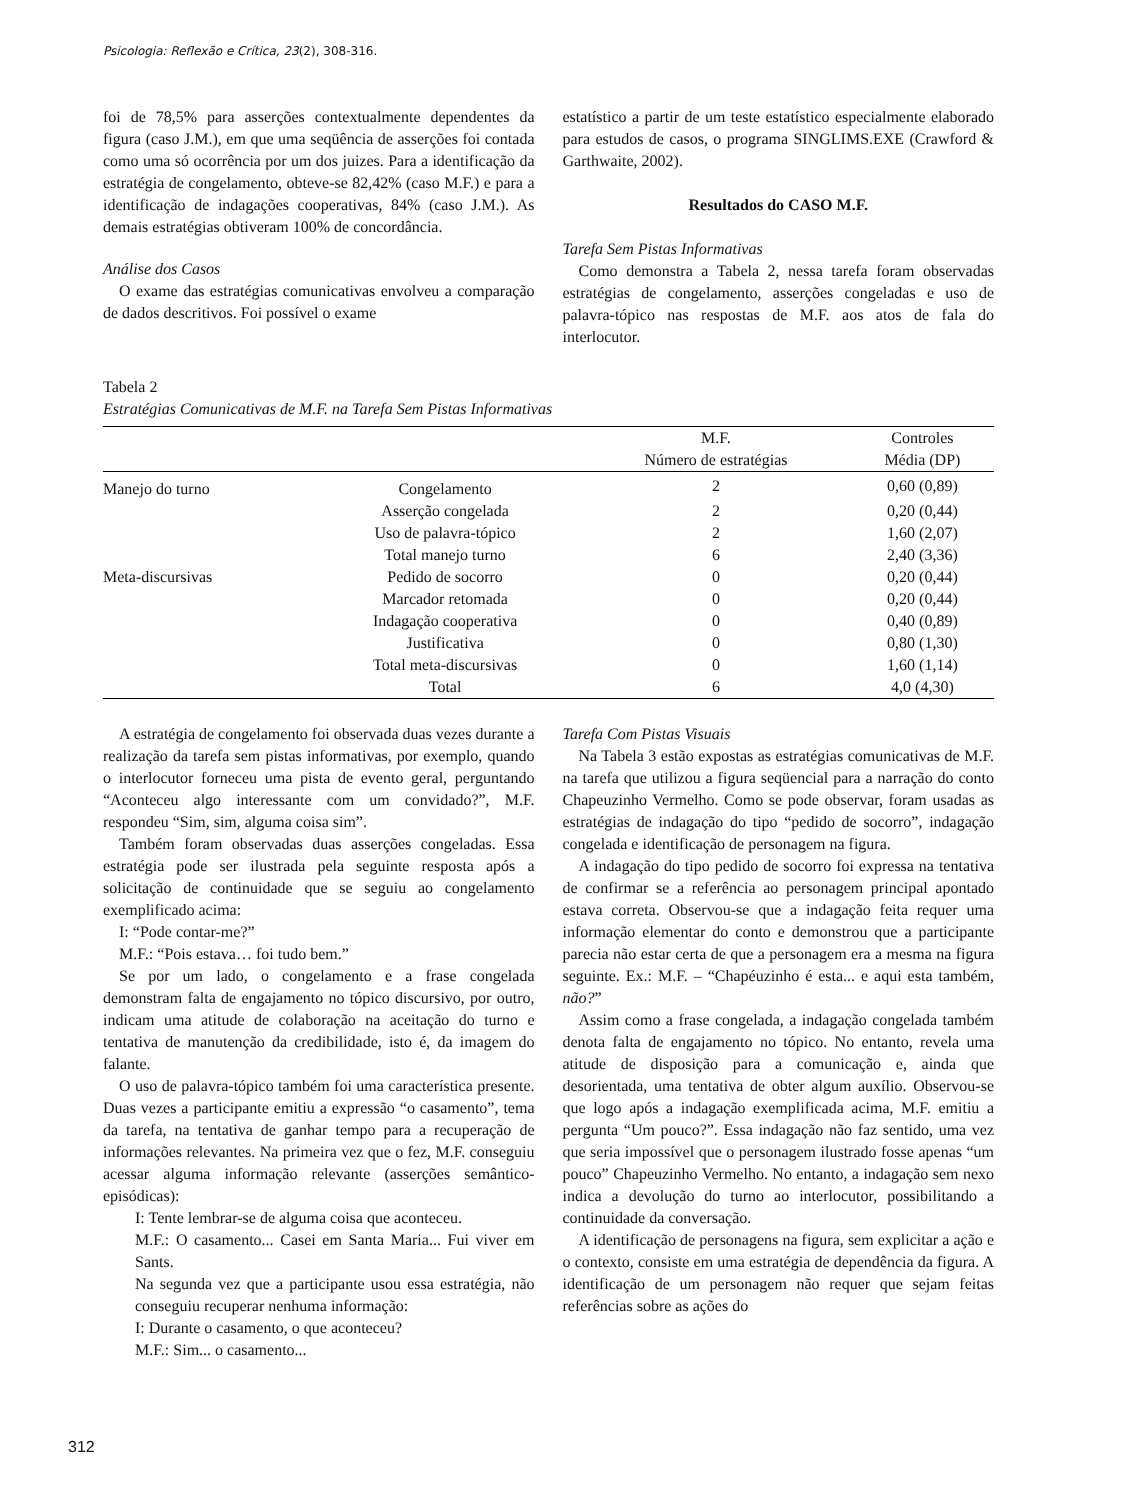Psicologia: Reflexão e Crítica, 23(2), 308-316.
foi de 78,5% para asserções contextualmente dependentes da figura (caso J.M.), em que uma seqüência de asserções foi contada como uma só ocorrência por um dos juizes. Para a identificação da estratégia de congelamento, obteve-se 82,42% (caso M.F.) e para a identificação de indagações cooperativas, 84% (caso J.M.). As demais estratégias obtiveram 100% de concordância.
Análise dos Casos
O exame das estratégias comunicativas envolveu a comparação de dados descritivos. Foi possível o exame
estatístico a partir de um teste estatístico especialmente elaborado para estudos de casos, o programa SINGLIMS.EXE (Crawford & Garthwaite, 2002).
Resultados do CASO M.F.
Tarefa Sem Pistas Informativas
Como demonstra a Tabela 2, nessa tarefa foram observadas estratégias de congelamento, asserções congeladas e uso de palavra-tópico nas respostas de M.F. aos atos de fala do interlocutor.
Tabela 2
Estratégias Comunicativas de M.F. na Tarefa Sem Pistas Informativas
| | | M.F. | Controles |
| --- | --- | --- | --- |
| | | Número de estratégias | Média (DP) |
| Manejo do turno | Congelamento | 2 | 0,60 (0,89) |
| | Asserção congelada | 2 | 0,20 (0,44) |
| | Uso de palavra-tópico | 2 | 1,60 (2,07) |
| | Total manejo turno | 6 | 2,40 (3,36) |
| Meta-discursivas | Pedido de socorro | 0 | 0,20 (0,44) |
| | Marcador retomada | 0 | 0,20 (0,44) |
| | Indagação cooperativa | 0 | 0,40 (0,89) |
| | Justificativa | 0 | 0,80 (1,30) |
| | Total meta-discursivas | 0 | 1,60 (1,14) |
| | Total | 6 | 4,0 (4,30) |
A estratégia de congelamento foi observada duas vezes durante a realização da tarefa sem pistas informativas, por exemplo, quando o interlocutor forneceu uma pista de evento geral, perguntando “Aconteceu algo interessante com um convidado?”, M.F. respondeu “Sim, sim, alguma coisa sim”.
Também foram observadas duas asserções congeladas. Essa estratégia pode ser ilustrada pela seguinte resposta após a solicitação de continuidade que se seguiu ao congelamento exemplificado acima:
I: “Pode contar-me?”
M.F.: “Pois estava… foi tudo bem.”
Se por um lado, o congelamento e a frase congelada demonstram falta de engajamento no tópico discursivo, por outro, indicam uma atitude de colaboração na aceitação do turno e tentativa de manutenção da credibilidade, isto é, da imagem do falante.
O uso de palavra-tópico também foi uma característica presente. Duas vezes a participante emitiu a expressão “o casamento”, tema da tarefa, na tentativa de ganhar tempo para a recuperação de informações relevantes. Na primeira vez que o fez, M.F. conseguiu acessar alguma informação relevante (asserções semântico-episódicas):
I: Tente lembrar-se de alguma coisa que aconteceu.
M.F.: O casamento... Casei em Santa Maria... Fui viver em Sants.
Na segunda vez que a participante usou essa estratégia, não conseguiu recuperar nenhuma informação:
I: Durante o casamento, o que aconteceu?
M.F.: Sim... o casamento...
Tarefa Com Pistas Visuais
Na Tabela 3 estão expostas as estratégias comunicativas de M.F. na tarefa que utilizou a figura seqüencial para a narração do conto Chapeuzinho Vermelho. Como se pode observar, foram usadas as estratégias de indagação do tipo “pedido de socorro”, indagação congelada e identificação de personagem na figura.
A indagação do tipo pedido de socorro foi expressa na tentativa de confirmar se a referência ao personagem principal apontado estava correta. Observou-se que a indagação feita requer uma informação elementar do conto e demonstrou que a participante parecia não estar certa de que a personagem era a mesma na figura seguinte. Ex.: M.F. – “Chapéuzinho é esta... e aqui esta também, não?”
Assim como a frase congelada, a indagação congelada também denota falta de engajamento no tópico. No entanto, revela uma atitude de disposição para a comunicação e, ainda que desorientada, uma tentativa de obter algum auxílio. Observou-se que logo após a indagação exemplificada acima, M.F. emitiu a pergunta “Um pouco?”. Essa indagação não faz sentido, uma vez que seria impossível que o personagem ilustrado fosse apenas “um pouco” Chapeuzinho Vermelho. No entanto, a indagação sem nexo indica a devolução do turno ao interlocutor, possibilitando a continuidade da conversação.
A identificação de personagens na figura, sem explicitar a ação e o contexto, consiste em uma estratégia de dependência da figura. A identificação de um personagem não requer que sejam feitas referências sobre as ações do
312